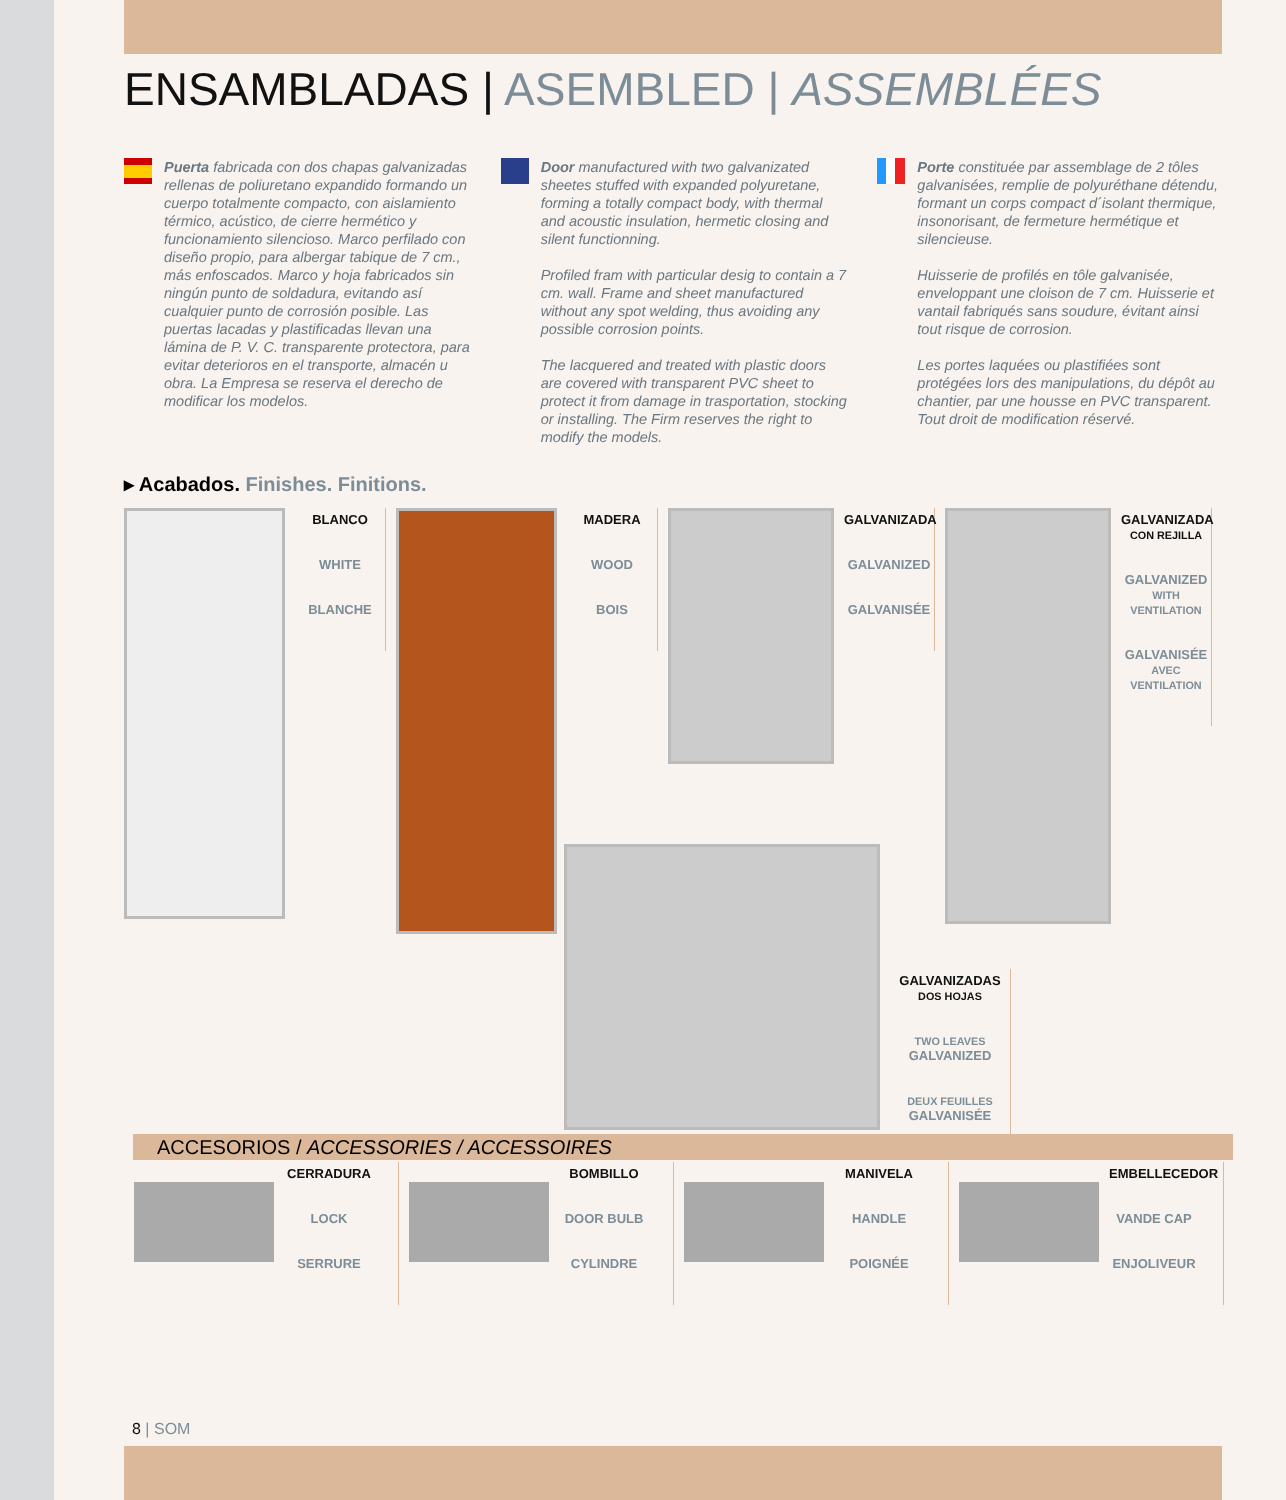ENSAMBLADAS | ASEMBLED | ASSEMBLÉES
Puerta fabricada con dos chapas galvanizadas rellenas de poliuretano expandido formando un cuerpo totalmente compacto, con aislamiento térmico, acústico, de cierre hermético y funcionamiento silencioso. Marco perfilado con diseño propio, para albergar tabique de 7 cm., más enfoscados. Marco y hoja fabricados sin ningún punto de soldadura, evitando así cualquier punto de corrosión posible. Las puertas lacadas y plastificadas llevan una lámina de P. V. C. transparente protectora, para evitar deterioros en el transporte, almacén u obra. La Empresa se reserva el derecho de modificar los modelos.
Door manufactured with two galvanizated sheetes stuffed with expanded polyuretane, forming a totally compact body, with thermal and acoustic insulation, hermetic closing and silent functionning.
Profiled fram with particular desig to contain a 7 cm. wall. Frame and sheet manufactured without any spot welding, thus avoiding any possible corrosion points.
The lacquered and treated with plastic doors are covered with transparent PVC sheet to protect it from damage in trasportation, stocking or installing. The Firm reserves the right to modify the models.
Porte constituée par assemblage de 2 tôles galvanisées, remplie de polyuréthane détendu, formant un corps compact d´isolant thermique, insonorisant, de fermeture hermétique et silencieuse.
Huisserie de profilés en tôle galvanisée, enveloppant une cloison de 7 cm. Huisserie et vantail fabriqués sans soudure, évitant ainsi tout risque de corrosion.
Les portes laquées ou plastifiées sont protégées lors des manipulations, du dépôt au chantier, par une housse en PVC transparent. Tout droit de modification réservé.
▸ Acabados. Finishes. Finitions.
BLANCO
WHITE
BLANCHE
MADERA
WOOD
BOIS
GALVANIZADA
GALVANIZED
GALVANISÉE
GALVANIZADA
CON REJILLA
GALVANIZED
WITH VENTILATION
GALVANISÉE
AVEC VENTILATION
GALVANIZADAS
DOS HOJAS
TWO LEAVES
GALVANIZED
DEUX FEUILLES
GALVANISÉE
ACCESORIOS / ACCESSORIES / ACCESSOIRES
CERRADURA
LOCK
SERRURE
BOMBILLO
DOOR BULB
CYLINDRE
MANIVELA
HANDLE
POIGNÉE
EMBELLECEDOR
VANDE CAP
ENJOLIVEUR
8 | SOM